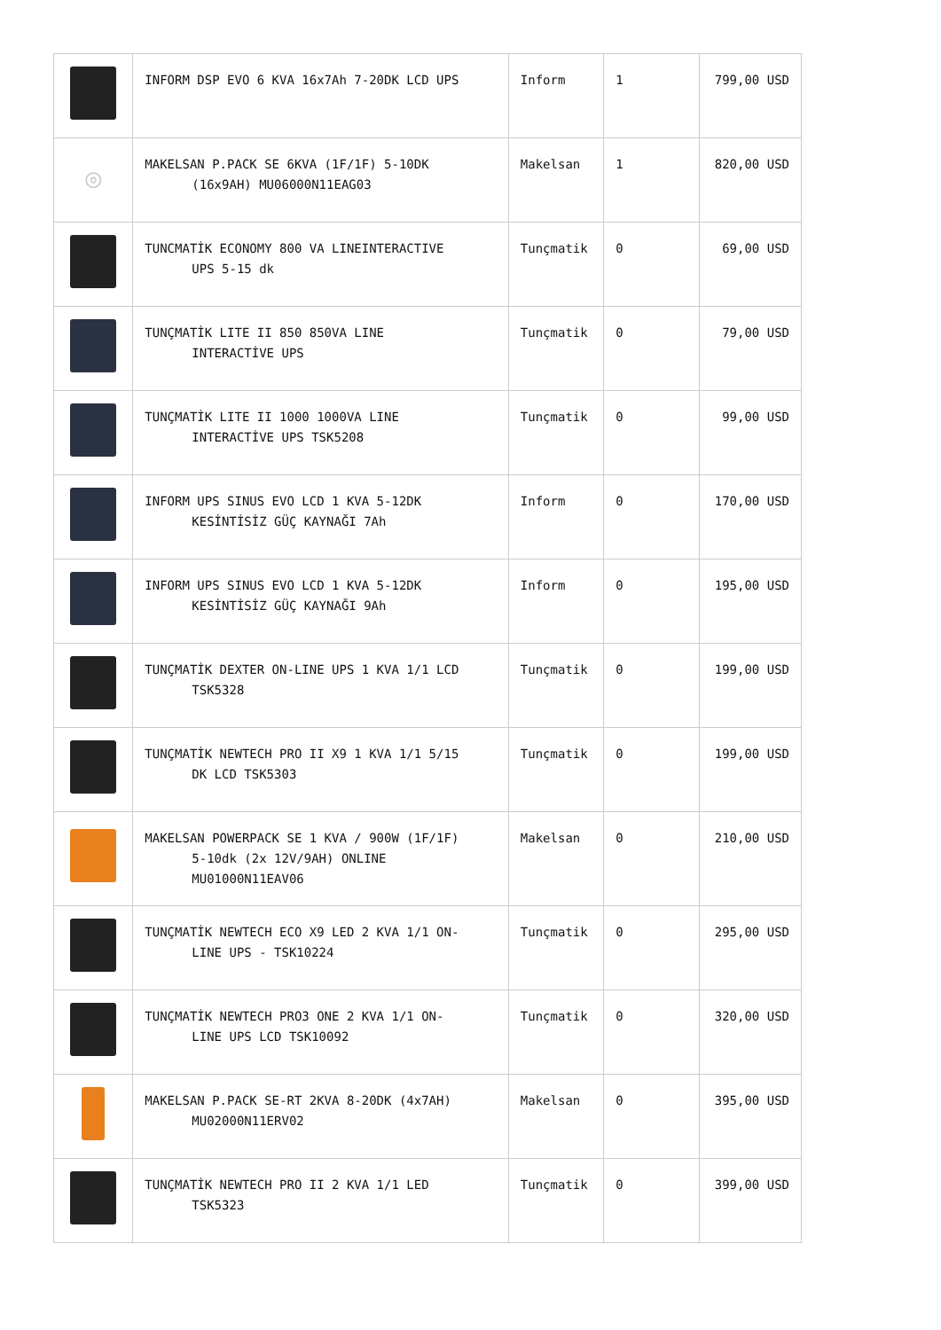| | INFORM DSP EVO 6 KVA 16x7Ah 7-20DK LCD UPS | Inform | 1 | 799,00 USD |
| ◎ | MAKELSAN P.PACK SE 6KVA (1F/1F) 5-10DK (16x9AH) MU06000N11EAG03 | Makelsan | 1 | 820,00 USD |
| | TUNCMATİK ECONOMY 800 VA LINEINTERACTIVE UPS 5-15 dk | Tunçmatik | 0 | 69,00 USD |
| | TUNÇMATİK LITE II 850 850VA LINE INTERACTİVE UPS | Tunçmatik | 0 | 79,00 USD |
| | TUNÇMATİK LITE II 1000 1000VA LINE INTERACTİVE UPS TSK5208 | Tunçmatik | 0 | 99,00 USD |
| | INFORM UPS SINUS EVO LCD 1 KVA 5-12DK KESİNTİSİZ GÜÇ KAYNAĞI 7Ah | Inform | 0 | 170,00 USD |
| | INFORM UPS SINUS EVO LCD 1 KVA 5-12DK KESİNTİSİZ GÜÇ KAYNAĞI 9Ah | Inform | 0 | 195,00 USD |
| | TUNÇMATİK DEXTER ON-LINE UPS 1 KVA 1/1 LCD TSK5328 | Tunçmatik | 0 | 199,00 USD |
| | TUNÇMATİK NEWTECH PRO II X9 1 KVA 1/1 5/15 DK LCD TSK5303 | Tunçmatik | 0 | 199,00 USD |
| | MAKELSAN POWERPACK SE 1 KVA / 900W (1F/1F) 5-10dk (2x 12V/9AH) ONLINE MU01000N11EAV06 | Makelsan | 0 | 210,00 USD |
| | TUNÇMATİK NEWTECH ECO X9 LED 2 KVA 1/1 ON- LINE UPS - TSK10224 | Tunçmatik | 0 | 295,00 USD |
| | TUNÇMATİK NEWTECH PRO3 ONE 2 KVA 1/1 ON- LINE UPS LCD TSK10092 | Tunçmatik | 0 | 320,00 USD |
| | MAKELSAN P.PACK SE-RT 2KVA 8-20DK (4x7AH) MU02000N11ERV02 | Makelsan | 0 | 395,00 USD |
| | TUNÇMATİK NEWTECH PRO II 2 KVA 1/1 LED TSK5323 | Tunçmatik | 0 | 399,00 USD |